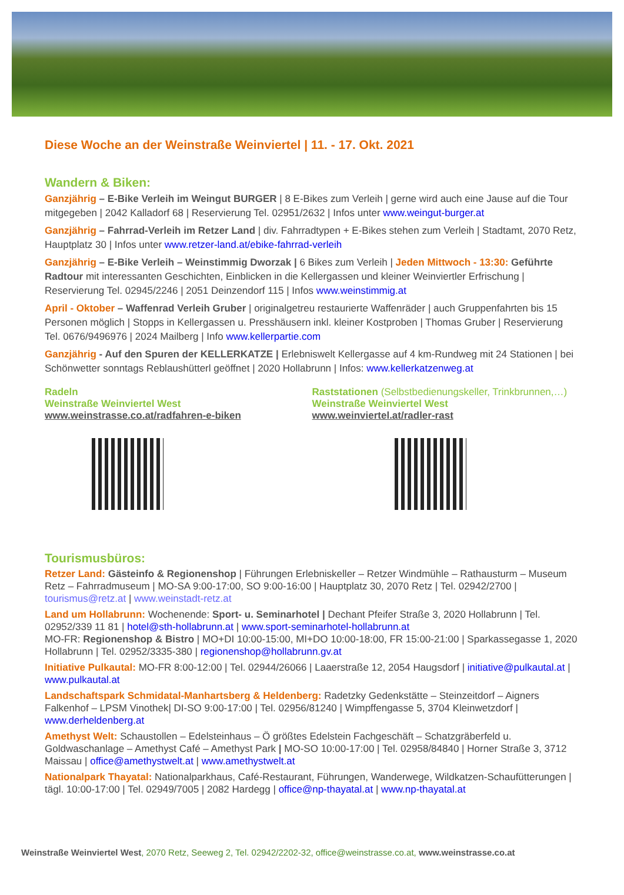Diese Woche an der Weinstraße Weinviertel | 11. - 17. Okt. 2021
Wandern & Biken:
Ganzjährig – E-Bike Verleih im Weingut BURGER | 8 E-Bikes zum Verleih | gerne wird auch eine Jause auf die Tour mitgegeben | 2042 Kalladorf 68 | Reservierung Tel. 02951/2632 | Infos unter www.weingut-burger.at
Ganzjährig – Fahrrad-Verleih im Retzer Land | div. Fahrradtypen + E-Bikes stehen zum Verleih | Stadtamt, 2070 Retz, Hauptplatz 30 | Infos unter www.retzer-land.at/ebike-fahrrad-verleih
Ganzjährig – E-Bike Verleih – Weinstimmig Dworzak | 6 Bikes zum Verleih | Jeden Mittwoch - 13:30: Geführte Radtour mit interessanten Geschichten, Einblicken in die Kellergassen und kleiner Weinviertler Erfrischung | Reservierung Tel. 02945/2246 | 2051 Deinzendorf 115 | Infos www.weinstimmig.at
April - Oktober – Waffenrad Verleih Gruber | originalgetreu restaurierte Waffenräder | auch Gruppenfahrten bis 15 Personen möglich | Stopps in Kellergassen u. Presshäusern inkl. kleiner Kostproben | Thomas Gruber | Reservierung Tel. 0676/9496976 | 2024 Mailberg | Info www.kellerpartie.com
Ganzjährig - Auf den Spuren der KELLERKATZE | Erlebniswelt Kellergasse auf 4 km-Rundweg mit 24 Stationen | bei Schönwetter sonntags Reblaushütterl geöffnet | 2020 Hollabrunn | Infos: www.kellerkatzenweg.at
Radeln
Weinstraße Weinviertel West
www.weinstrasse.co.at/radfahren-e-biken
Raststationen (Selbstbedienungskeller, Trinkbrunnen,…)
Weinstraße Weinviertel West
www.weinviertel.at/radler-rast
Tourismusbüros:
Retzer Land: Gästeinfo & Regionenshop | Führungen Erlebniskeller – Retzer Windmühle – Rathausturm – Museum Retz – Fahrradmuseum | MO-SA 9:00-17:00, SO 9:00-16:00 | Hauptplatz 30, 2070 Retz | Tel. 02942/2700 | tourismus@retz.at | www.weinstadt-retz.at
Land um Hollabrunn: Wochenende: Sport- u. Seminarhotel | Dechant Pfeifer Straße 3, 2020 Hollabrunn | Tel. 02952/339 11 81 | hotel@sth-hollabrunn.at | www.sport-seminarhotel-hollabrunn.at
MO-FR: Regionenshop & Bistro | MO+DI 10:00-15:00, MI+DO 10:00-18:00, FR 15:00-21:00 | Sparkassegasse 1, 2020 Hollabrunn | Tel. 02952/3335-380 | regionenshop@hollabrunn.gv.at
Initiative Pulkautal: MO-FR 8:00-12:00 | Tel. 02944/26066 | Laaerstraße 12, 2054 Haugsdorf | initiative@pulkautal.at | www.pulkautal.at
Landschaftspark Schmidatal-Manhartsberg & Heldenberg: Radetzky Gedenkstätte – Steinzeitdorf – Aigners Falkenhof – LPSM Vinothek| DI-SO 9:00-17:00 | Tel. 02956/81240 | Wimpffengasse 5, 3704 Kleinwetzdorf | www.derheldenberg.at
Amethyst Welt: Schaustollen – Edelsteinhaus – Ö größtes Edelstein Fachgeschäft – Schatzgräberfeld u. Goldwaschanlage – Amethyst Café – Amethyst Park | MO-SO 10:00-17:00 | Tel. 02958/84840 | Horner Straße 3, 3712 Maissau | office@amethystwelt.at | www.amethystwelt.at
Nationalpark Thayatal: Nationalparkhaus, Café-Restaurant, Führungen, Wanderwege, Wildkatzen-Schaufütterungen | tägl. 10:00-17:00 | Tel. 02949/7005 | 2082 Hardegg | office@np-thayatal.at | www.np-thayatal.at
Weinstraße Weinviertel West, 2070 Retz, Seeweg 2, Tel. 02942/2202-32, office@weinstrasse.co.at, www.weinstrasse.co.at